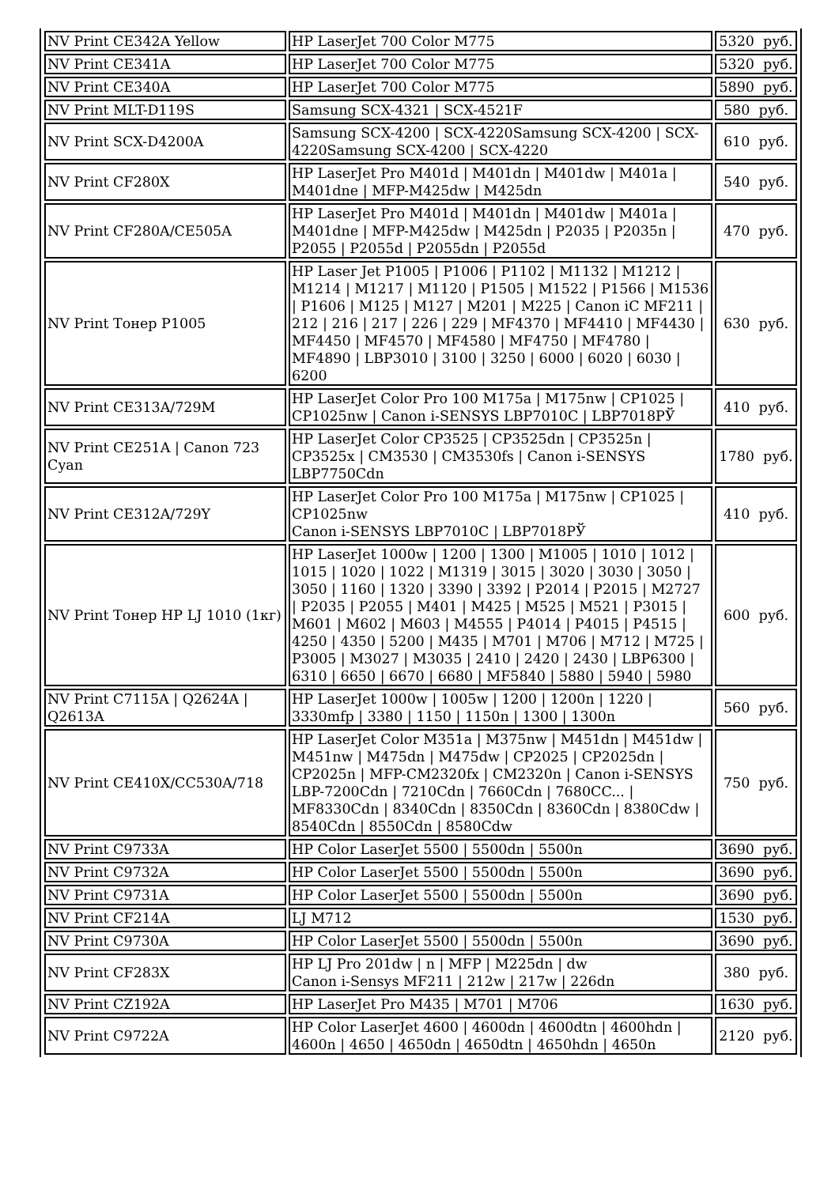| NV Print CE342A Yellow | HP LaserJet 700 Color M775 | 5320 руб. |
| NV Print CE341A | HP LaserJet 700 Color M775 | 5320 руб. |
| NV Print CE340A | HP LaserJet 700 Color M775 | 5890 руб. |
| NV Print MLT-D119S | Samsung SCX-4321 / SCX-4521F | 580 руб. |
| NV Print SCX-D4200A | Samsung SCX-4200 / SCX-4220Samsung SCX-4200 / SCX-4220Samsung SCX-4200 / SCX-4220 | 610 руб. |
| NV Print CF280X | HP LaserJet Pro M401d / M401dn / M401dw / M401a / M401dne / MFP-M425dw / M425dn | 540 руб. |
| NV Print CF280A/CE505A | HP LaserJet Pro M401d / M401dn / M401dw / M401a / M401dne / MFP-M425dw / M425dn / P2035 / P2035n / P2055 / P2055d / P2055dn / P2055d | 470 руб. |
| NV Print Тонер P1005 | HP Laser Jet P1005 / P1006 / P1102 / M1132 / M1212 / M1214 / M1217 / M1120 / P1505 / M1522 / P1566 / M1536 / P1606 / M125 / M127 / M201 / M225 / Canon iC MF211 / 212 / 216 / 217 / 226 / 229 / MF4370 / MF4410 / MF4430 / MF4450 / MF4570 / MF4580 / MF4750 / MF4780 / MF4890 / LBP3010 / 3100 / 3250 / 6000 / 6020 / 6030 / 6200 | 630 руб. |
| NV Print CE313A/729M | HP LaserJet Color Pro 100 M175a / M175nw / CP1025 / CP1025nw / Canon i-SENSYS LBP7010C / LBP7018PЎ | 410 руб. |
| NV Print CE251A / Canon 723 Cyan | HP LaserJet Color CP3525 / CP3525dn / CP3525n / CP3525x / CM3530 / CM3530fs / Canon i-SENSYS LBP7750Cdn | 1780 руб. |
| NV Print CE312A/729Y | HP LaserJet Color Pro 100 M175a / M175nw / CP1025 / CP1025nw Canon i-SENSYS LBP7010C / LBP7018PЎ | 410 руб. |
| NV Print Тонер HP LJ 1010 (1кг) | HP LaserJet 1000w / 1200 / 1300 / M1005 / 1010 / 1012 / 1015 / 1020 / 1022 / M1319 / 3015 / 3020 / 3030 / 3050 / 3050 / 1160 / 1320 / 3390 / 3392 / P2014 / P2015 / M2727 / P2035 / P2055 / M401 / M425 / M525 / M521 / P3015 / M601 / M602 / M603 / M4555 / P4014 / P4015 / P4515 / 4250 / 4350 / 5200 / M435 / M701 / M706 / M712 / M725 / P3005 / M3027 / M3035 / 2410 / 2420 / 2430 / LBP6300 / 6310 / 6650 / 6670 / 6680 / MF5840 / 5880 / 5940 / 5980 | 600 руб. |
| NV Print C7115A / Q2624A / Q2613A | HP LaserJet 1000w / 1005w / 1200 / 1200n / 1220 / 3330mfp / 3380 / 1150 / 1150n / 1300 / 1300n | 560 руб. |
| NV Print CE410X/CC530A/718 | HP LaserJet Color M351a / M375nw / M451dn / M451dw / M451nw / M475dn / M475dw / CP2025 / CP2025dn / CP2025n / MFP-CM2320fx / CM2320n / Canon i-SENSYS LBP-7200Cdn / 7210Cdn / 7660Cdn / 7680CC... / MF8330Cdn / 8340Cdn / 8350Cdn / 8360Cdn / 8380Cdw / 8540Cdn / 8550Cdn / 8580Cdw | 750 руб. |
| NV Print C9733A | HP Color LaserJet 5500 / 5500dn / 5500n | 3690 руб. |
| NV Print C9732A | HP Color LaserJet 5500 / 5500dn / 5500n | 3690 руб. |
| NV Print C9731A | HP Color LaserJet 5500 / 5500dn / 5500n | 3690 руб. |
| NV Print CF214A | LJ M712 | 1530 руб. |
| NV Print C9730A | HP Color LaserJet 5500 / 5500dn / 5500n | 3690 руб. |
| NV Print CF283X | HP LJ Pro 201dw / n / MFP / M225dn / dw Canon i-Sensys MF211 / 212w / 217w / 226dn | 380 руб. |
| NV Print CZ192A | HP LaserJet Pro M435 / M701 / M706 | 1630 руб. |
| NV Print C9722A | HP Color LaserJet 4600 / 4600dn / 4600dtn / 4600hdn / 4600n / 4650 / 4650dn / 4650dtn / 4650hdn / 4650n | 2120 руб. |